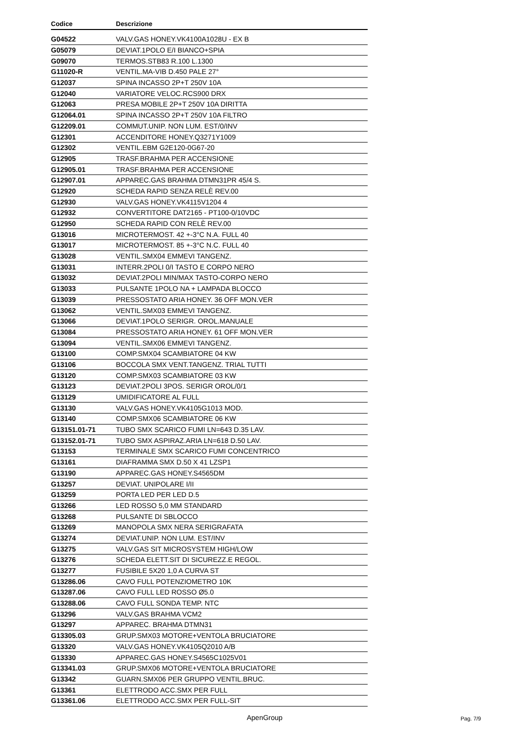| Codice | Descrizione |
| --- | --- |
| G04522 | VALV.GAS HONEY.VK4100A1028U - EX B |
| G05079 | DEVIAT.1POLO E/I BIANCO+SPIA |
| G09070 | TERMOS.STB83 R.100 L.1300 |
| G11020-R | VENTIL.MA-VIB D.450 PALE 27° |
| G12037 | SPINA INCASSO 2P+T 250V 10A |
| G12040 | VARIATORE VELOC.RCS900 DRX |
| G12063 | PRESA MOBILE 2P+T 250V 10A DIRITTA |
| G12064.01 | SPINA INCASSO 2P+T 250V 10A FILTRO |
| G12209.01 | COMMUT.UNIP. NON LUM. EST/0/INV |
| G12301 | ACCENDITORE HONEY.Q3271Y1009 |
| G12302 | VENTIL.EBM G2E120-0G67-20 |
| G12905 | TRASF.BRAHMA PER ACCENSIONE |
| G12905.01 | TRASF.BRAHMA PER ACCENSIONE |
| G12907.01 | APPAREC.GAS BRAHMA DTMN31PR 45/4 S. |
| G12920 | SCHEDA RAPID SENZA RELÈ REV.00 |
| G12930 | VALV.GAS HONEY.VK4115V1204 4 |
| G12932 | CONVERTITORE DAT2165 - PT100-0/10VDC |
| G12950 | SCHEDA RAPID CON RELÈ REV.00 |
| G13016 | MICROTERMOST. 42 +-3°C N.A. FULL 40 |
| G13017 | MICROTERMOST. 85 +-3°C N.C. FULL 40 |
| G13028 | VENTIL.SMX04 EMMEVI TANGENZ. |
| G13031 | INTERR.2POLI 0/I TASTO E CORPO NERO |
| G13032 | DEVIAT.2POLI MIN/MAX TASTO-CORPO NERO |
| G13033 | PULSANTE 1POLO NA + LAMPADA BLOCCO |
| G13039 | PRESSOSTATO ARIA HONEY. 36 OFF MON.VER |
| G13062 | VENTIL.SMX03 EMMEVI TANGENZ. |
| G13066 | DEVIAT.1POLO SERIGR. OROL.MANUALE |
| G13084 | PRESSOSTATO ARIA HONEY. 61 OFF MON.VER |
| G13094 | VENTIL.SMX06 EMMEVI TANGENZ. |
| G13100 | COMP.SMX04 SCAMBIATORE 04 KW |
| G13106 | BOCCOLA SMX VENT.TANGENZ. TRIAL TUTTI |
| G13120 | COMP.SMX03 SCAMBIATORE 03 KW |
| G13123 | DEVIAT.2POLI 3POS. SERIGR OROL/0/1 |
| G13129 | UMIDIFICATORE AL FULL |
| G13130 | VALV.GAS HONEY.VK4105G1013 MOD. |
| G13140 | COMP.SMX06 SCAMBIATORE 06 KW |
| G13151.01-71 | TUBO SMX SCARICO FUMI LN=643 D.35 LAV. |
| G13152.01-71 | TUBO SMX ASPIRAZ.ARIA LN=618 D.50 LAV. |
| G13153 | TERMINALE SMX SCARICO FUMI CONCENTRICO |
| G13161 | DIAFRAMMA SMX D.50 X 41 LZSP1 |
| G13190 | APPAREC.GAS HONEY.S4565DM |
| G13257 | DEVIAT. UNIPOLARE I/II |
| G13259 | PORTA LED PER LED D.5 |
| G13266 | LED ROSSO 5,0 MM STANDARD |
| G13268 | PULSANTE DI SBLOCCO |
| G13269 | MANOPOLA SMX NERA SERIGRAFATA |
| G13274 | DEVIAT.UNIP. NON LUM. EST/INV |
| G13275 | VALV.GAS SIT MICROSYSTEM HIGH/LOW |
| G13276 | SCHEDA ELETT.SIT DI SICUREZZ.E REGOL. |
| G13277 | FUSIBILE 5X20 1,0 A CURVA ST |
| G13286.06 | CAVO FULL POTENZIOMETRO 10K |
| G13287.06 | CAVO FULL LED ROSSO Ø5.0 |
| G13288.06 | CAVO FULL SONDA TEMP. NTC |
| G13296 | VALV.GAS BRAHMA VCM2 |
| G13297 | APPAREC. BRAHMA DTMN31 |
| G13305.03 | GRUP.SMX03 MOTORE+VENTOLA BRUCIATORE |
| G13320 | VALV.GAS HONEY.VK4105Q2010 A/B |
| G13330 | APPAREC.GAS HONEY.S4565C1025V01 |
| G13341.03 | GRUP.SMX06 MOTORE+VENTOLA BRUCIATORE |
| G13342 | GUARN.SMX06 PER GRUPPO VENTIL.BRUC. |
| G13361 | ELETTRODO ACC.SMX PER FULL |
| G13361.06 | ELETTRODO ACC.SMX PER FULL-SIT |
ApenGroup
Pag. 7/9